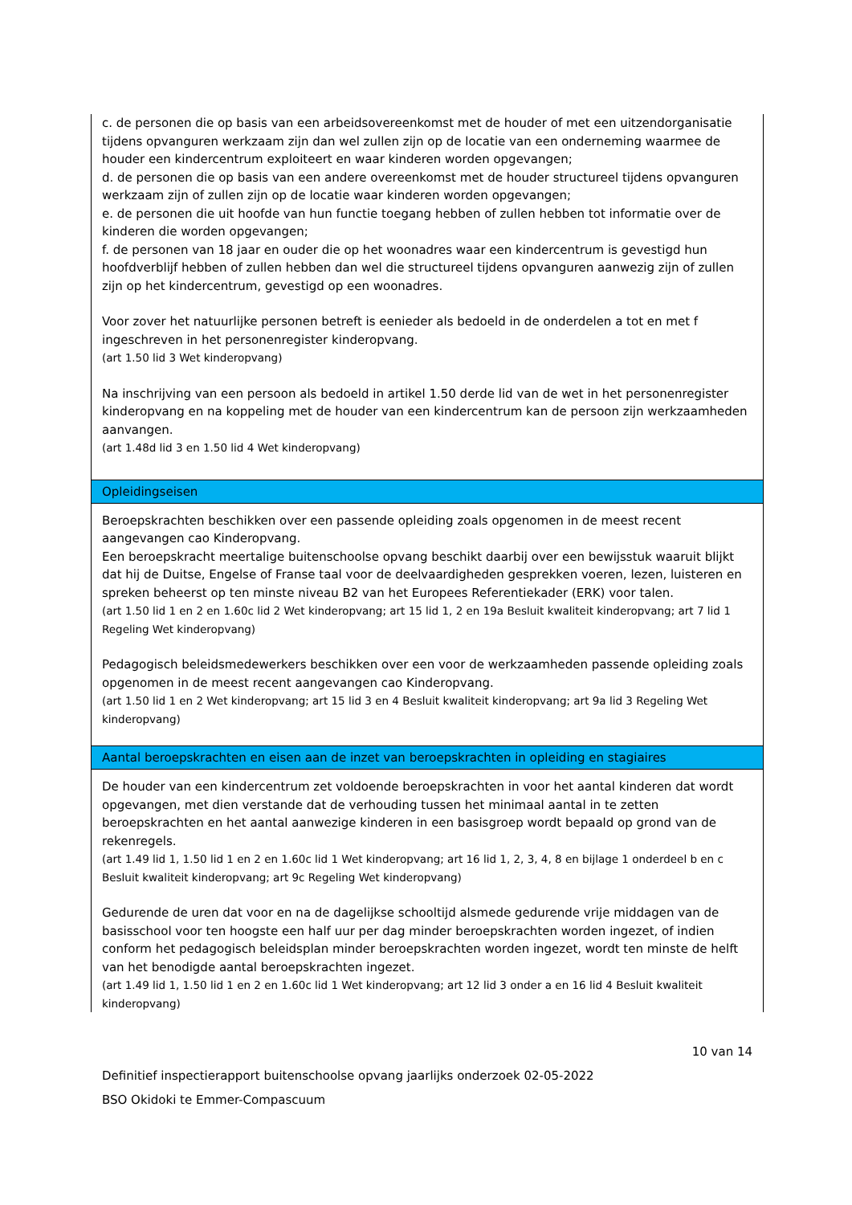| c. de personen die op basis van een arbeidsovereenkomst met de houder of met een uitzendorganisatie tijdens opvanguren werkzaam zijn dan wel zullen zijn op de locatie van een onderneming waarmee de houder een kindercentrum exploiteert en waar kinderen worden opgevangen; d. de personen die op basis van een andere overeenkomst met de houder structureel tijdens opvanguren werkzaam zijn of zullen zijn op de locatie waar kinderen worden opgevangen; e. de personen die uit hoofde van hun functie toegang hebben of zullen hebben tot informatie over de kinderen die worden opgevangen; f. de personen van 18 jaar en ouder die op het woonadres waar een kindercentrum is gevestigd hun hoofdverblijf hebben of zullen hebben dan wel die structureel tijdens opvanguren aanwezig zijn of zullen zijn op het kindercentrum, gevestigd op een woonadres. Voor zover het natuurlijke personen betreft is eenieder als bedoeld in de onderdelen a tot en met f ingeschreven in het personenregister kinderopvang. (art 1.50 lid 3 Wet kinderopvang) Na inschrijving van een persoon als bedoeld in artikel 1.50 derde lid van de wet in het personenregister kinderopvang en na koppeling met de houder van een kindercentrum kan de persoon zijn werkzaamheden aanvangen. (art 1.48d lid 3 en 1.50 lid 4 Wet kinderopvang) |
| Opleidingseisen |
| Beroepskrachten beschikken over een passende opleiding zoals opgenomen in de meest recent aangevangen cao Kinderopvang. Een beroepskracht meertalige buitenschoolse opvang beschikt daarbij over een bewijsstuk waaruit blijkt dat hij de Duitse, Engelse of Franse taal voor de deelvaardigheden gesprekken voeren, lezen, luisteren en spreken beheerst op ten minste niveau B2 van het Europees Referentiekader (ERK) voor talen. (art 1.50 lid 1 en 2 en 1.60c lid 2 Wet kinderopvang; art 15 lid 1, 2 en 19a Besluit kwaliteit kinderopvang; art 7 lid 1 Regeling Wet kinderopvang) Pedagogisch beleidsmedewerkers beschikken over een voor de werkzaamheden passende opleiding zoals opgenomen in de meest recent aangevangen cao Kinderopvang. (art 1.50 lid 1 en 2 Wet kinderopvang; art 15 lid 3 en 4 Besluit kwaliteit kinderopvang; art 9a lid 3 Regeling Wet kinderopvang) |
| Aantal beroepskrachten en eisen aan de inzet van beroepskrachten in opleiding en stagiaires |
| De houder van een kindercentrum zet voldoende beroepskrachten in voor het aantal kinderen dat wordt opgevangen, met dien verstande dat de verhouding tussen het minimaal aantal in te zetten beroepskrachten en het aantal aanwezige kinderen in een basisgroep wordt bepaald op grond van de rekenregels. (art 1.49 lid 1, 1.50 lid 1 en 2 en 1.60c lid 1 Wet kinderopvang; art 16 lid 1, 2, 3, 4, 8 en bijlage 1 onderdeel b en c Besluit kwaliteit kinderopvang; art 9c Regeling Wet kinderopvang) Gedurende de uren dat voor en na de dagelijkse schooltijd alsmede gedurende vrije middagen van de basisschool voor ten hoogste een half uur per dag minder beroepskrachten worden ingezet, of indien conform het pedagogisch beleidsplan minder beroepskrachten worden ingezet, wordt ten minste de helft van het benodigde aantal beroepskrachten ingezet. (art 1.49 lid 1, 1.50 lid 1 en 2 en 1.60c lid 1 Wet kinderopvang; art 12 lid 3 onder a en 16 lid 4 Besluit kwaliteit kinderopvang) |
10 van 14
Definitief inspectierapport buitenschoolse opvang jaarlijks onderzoek 02-05-2022
BSO Okidoki te Emmer-Compascuum